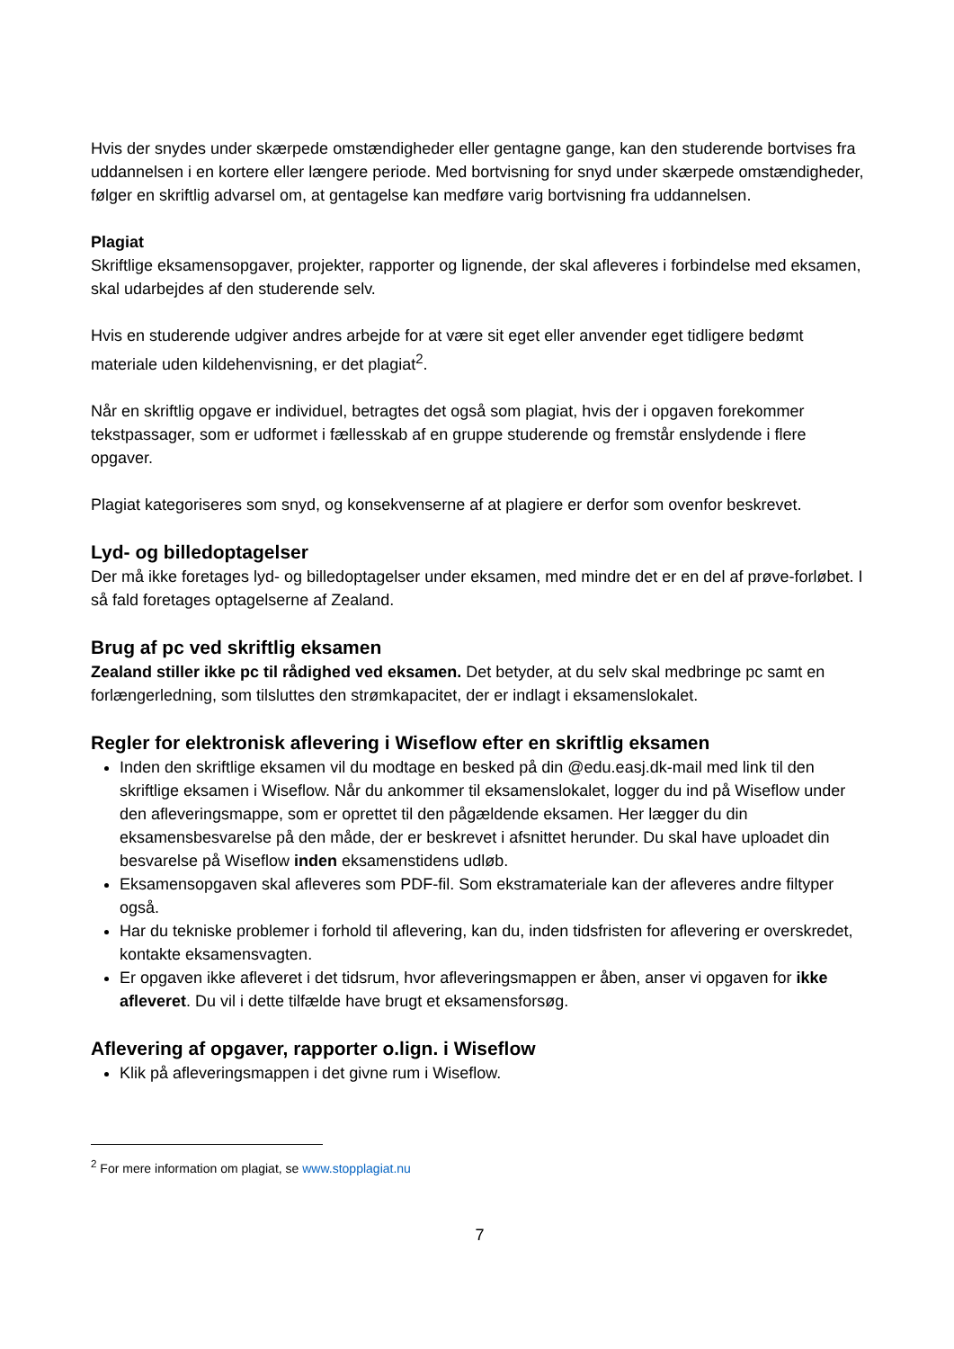Hvis der snydes under skærpede omstændigheder eller gentagne gange, kan den studerende bortvises fra uddannelsen i en kortere eller længere periode. Med bortvisning for snyd under skærpede omstændigheder, følger en skriftlig advarsel om, at gentagelse kan medføre varig bortvisning fra uddannelsen.
Plagiat
Skriftlige eksamensopgaver, projekter, rapporter og lignende, der skal afleveres i forbindelse med eksamen, skal udarbejdes af den studerende selv.
Hvis en studerende udgiver andres arbejde for at være sit eget eller anvender eget tidligere bedømt materiale uden kildehenvisning, er det plagiat<sup>2</sup>.
Når en skriftlig opgave er individuel, betragtes det også som plagiat, hvis der i opgaven forekommer tekstpassager, som er udformet i fællesskab af en gruppe studerende og fremstår enslydende i flere opgaver.
Plagiat kategoriseres som snyd, og konsekvenserne af at plagiere er derfor som ovenfor beskrevet.
Lyd- og billedoptagelser
Der må ikke foretages lyd- og billedoptagelser under eksamen, med mindre det er en del af prøve-forløbet. I så fald foretages optagelserne af Zealand.
Brug af pc ved skriftlig eksamen
Zealand stiller ikke pc til rådighed ved eksamen. Det betyder, at du selv skal medbringe pc samt en forlængerledning, som tilsluttes den strømkapacitet, der er indlagt i eksamenslokalet.
Regler for elektronisk aflevering i Wiseflow efter en skriftlig eksamen
Inden den skriftlige eksamen vil du modtage en besked på din @edu.easj.dk-mail med link til den skriftlige eksamen i Wiseflow. Når du ankommer til eksamenslokalet, logger du ind på Wiseflow under den afleveringsmappe, som er oprettet til den pågældende eksamen. Her lægger du din eksamensbesvarelse på den måde, der er beskrevet i afsnittet herunder. Du skal have uploadet din besvarelse på Wiseflow inden eksamenstidens udløb.
Eksamensopgaven skal afleveres som PDF-fil. Som ekstramateriale kan der afleveres andre filtyper også.
Har du tekniske problemer i forhold til aflevering, kan du, inden tidsfristen for aflevering er overskredet, kontakte eksamensvagten.
Er opgaven ikke afleveret i det tidsrum, hvor afleveringsmappen er åben, anser vi opgaven for ikke afleveret. Du vil i dette tilfælde have brugt et eksamensforsøg.
Aflevering af opgaver, rapporter o.lign. i Wiseflow
Klik på afleveringsmappen i det givne rum i Wiseflow.
<sup>2</sup> For mere information om plagiat, se www.stopplagiat.nu
7